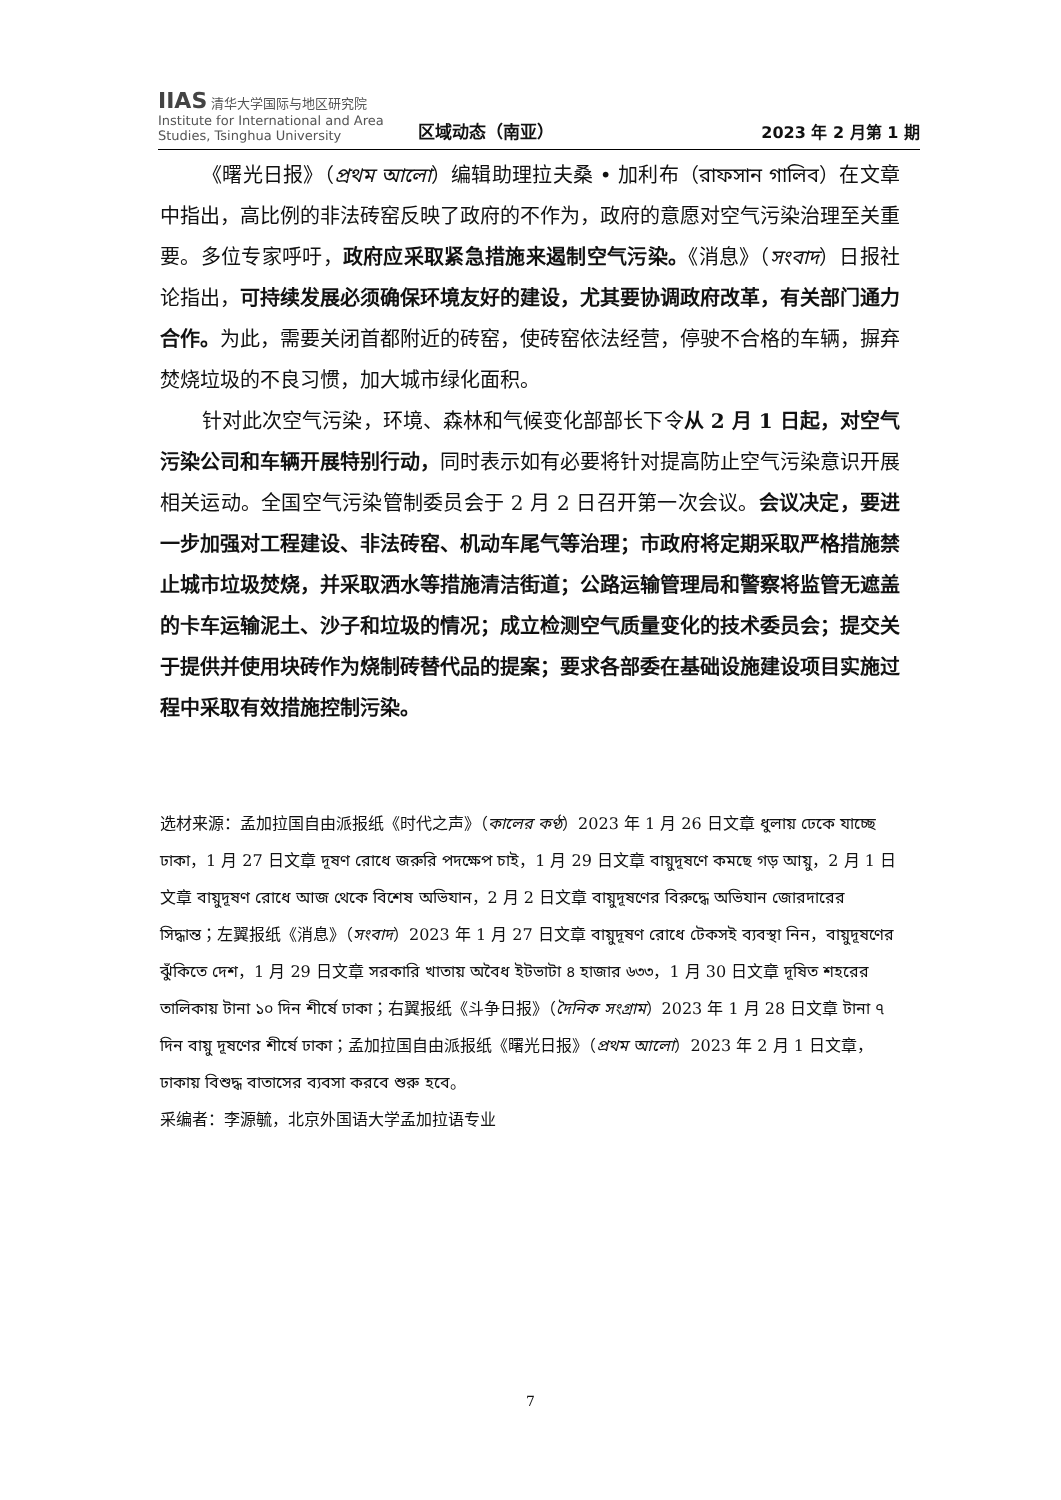IIAS 清华大学国际与地区研究院
Institute for International and Area Studies, Tsinghua University
区域动态（南亚）
2023 年 2 月第 1 期
《曙光日报》（প্রথম আলো）编辑助理拉夫桑 • 加利布（রাফসান গালিব）在文章中指出，高比例的非法砖窑反映了政府的不作为，政府的意愿对空气污染治理至关重要。多位专家呼吁，政府应采取紧急措施来遏制空气污染。《消息》（সংবাদ）日报社论指出，可持续发展必须确保环境友好的建设，尤其要协调政府改革，有关部门通力合作。为此，需要关闭首都附近的砖窑，使砖窑依法经营，停驶不合格的车辆，摒弃焚烧垃圾的不良习惯，加大城市绿化面积。
针对此次空气污染，环境、森林和气候变化部部长下令从 2 月 1 日起，对空气污染公司和车辆开展特别行动，同时表示如有必要将针对提高防止空气污染意识开展相关运动。全国空气污染管制委员会于 2 月 2 日召开第一次会议。会议决定，要进一步加强对工程建设、非法砖窑、机动车尾气等治理；市政府将定期采取严格措施禁止城市垃圾焚烧，并采取洒水等措施清洁街道；公路运输管理局和警察将监管无遮盖的卡车运输泥土、沙子和垃圾的情况；成立检测空气质量变化的技术委员会；提交关于提供并使用块砖作为烧制砖替代品的提案；要求各部委在基础设施建设项目实施过程中采取有效措施控制污染。
选材来源：孟加拉国自由派报纸《时代之声》（কালের কণ্ঠ）2023 年 1 月 26 日文章 ধুলায় ঢেকে যাচ্ছে ঢাকা，1 月 27 日文章 দূষণ রোধে জরুরি পদক্ষেপ চাই，1 月 29 日文章 বায়ুদূষণে কমছে গড় আয়ু，2 月 1 日文章 বায়ুদূষণ রোধে আজ থেকে বিশেষ অভিযান，2 月 2 日文章 বায়ুদূষণের বিরুদ্ধে অভিযান জোরদারের সিদ্ধান্ত；左翼报纸《消息》（সংবাদ）2023 年 1 月 27 日文章 বায়ুদূষণ রোধে টেকসই ব্যবস্থা নিন，বায়ুদূষণের ঝুঁকিতে দেশ，1 月 29 日文章 সরকারি খাতায় অবৈধ ইটভাটা ৪ হাজার ৬৩৩，1 月 30 日文章 দূষিত শহরের তালিকায় টানা ১০ দিন শীর্ষে ঢাকা；右翼报纸《斗争日报》（দৈনিক সংগ্রাম）2023 年 1 月 28 日文章 টানা ৭ দিন বায়ু দূষণের শীর্ষে ঢাকা；孟加拉国自由派报纸《曙光日报》（প্রথম আলো）2023 年 2 月 1 日文章，ঢাকায় বিশুদ্ধ বাতাসের ব্যবসা করবে শুরু হবে。
采编者：李源毓，北京外国语大学孟加拉语专业
7